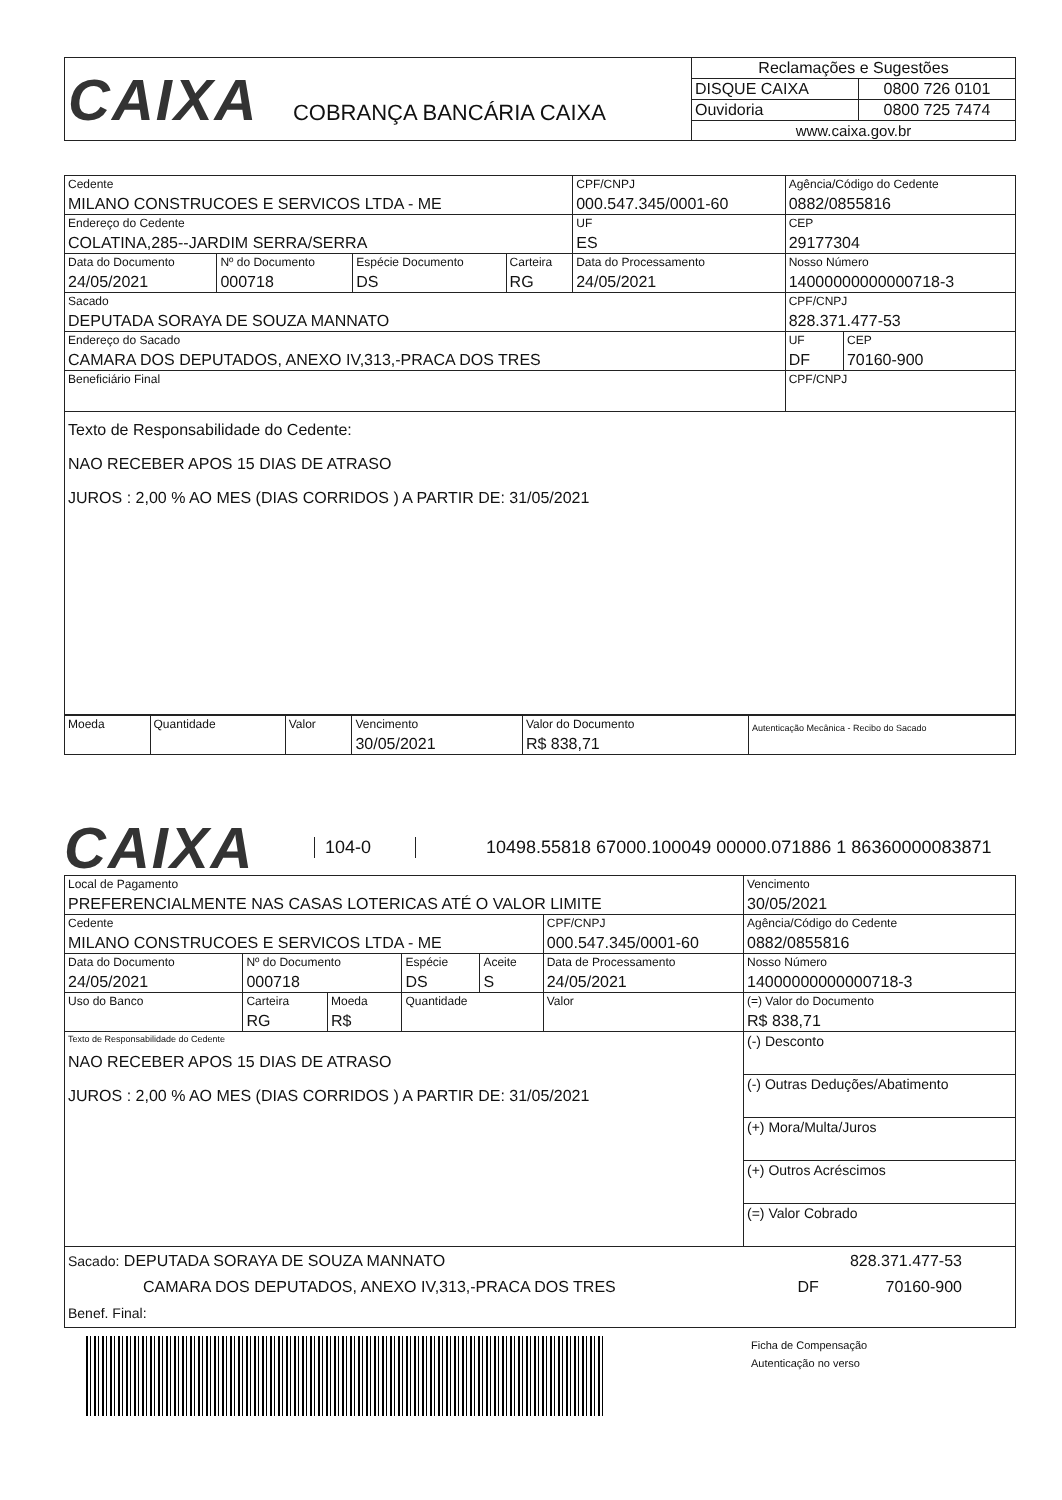| CAIXA COBRANÇA BANCÁRIA CAIXA | Reclamações e Sugestões | |
| | DISQUE CAIXA | 0800 726 0101 |
| | Ouvidoria | 0800 725 7474 |
| | www.caixa.gov.br | |
| Cedente MILANO CONSTRUCOES E SERVICOS LTDA - ME | | | | | CPF/CNPJ 000.547.345/0001-60 | Agência/Código do Cedente 0882/0855816 | |
| Endereço do Cedente COLATINA,285--JARDIM SERRA/SERRA | | | | | UF ES | CEP 29177304 | |
| Data do Documento 24/05/2021 | Nº do Documento 000718 | Espécie Documento DS | Carteira RG | Data do Processamento 24/05/2021 | | Nosso Número 14000000000000718-3 | |
| Sacado DEPUTADA SORAYA DE SOUZA MANNATO | | | | | | CPF/CNPJ 828.371.477-53 | |
| Endereço do Sacado CAMARA DOS DEPUTADOS, ANEXO IV,313,-PRACA DOS TRES | | | | | | UF DF | CEP 70160-900 |
| Beneficiário Final | | | | | | CPF/CNPJ | |
| Texto de Responsabilidade do Cedente: NAO RECEBER APOS 15 DIAS DE ATRASO JUROS : 2,00 % AO MES (DIAS CORRIDOS ) A PARTIR DE: 31/05/2021 | | | | | | | |
| Moeda | Quantidade | Valor | Vencimento 30/05/2021 | Valor do Documento R$ 838,71 | Autenticação Mecânica - Recibo do Sacado |
CAIXA 104-0 10498.55818 67000.100049 00000.071886 1 86360000083871
| Local de Pagamento PREFERENCIALMENTE NAS CASAS LOTERICAS ATÉ O VALOR LIMITE | | | | | | | Vencimento 30/05/2021 |
| Cedente MILANO CONSTRUCOES E SERVICOS LTDA - ME | | | | | | CPF/CNPJ 000.547.345/0001-60 | Agência/Código do Cedente 0882/0855816 |
| Data do Documento 24/05/2021 | Nº do Documento 000718 | | Espécie DS | Aceite S | Data de Processamento 24/05/2021 | | Nosso Número 14000000000000718-3 |
| Uso do Banco | Carteira RG | Moeda R$ | Quantidade | | Valor | | (=) Valor do Documento R$ 838,71 |
| Texto de Responsabilidade do Cedente NAO RECEBER APOS 15 DIAS DE ATRASO JUROS : 2,00 % AO MES (DIAS CORRIDOS ) A PARTIR DE: 31/05/2021 | | | | | | | (-) Desconto |
| | | | | | | | (-) Outras Deduções/Abatimento |
| | | | | | | | (+) Mora/Multa/Juros |
| | | | | | | | (+) Outros Acréscimos |
| | | | | | | | (=) Valor Cobrado |
| Sacado: DEPUTADA SORAYA DE SOUZA MANNATO 828.371.477-53 CAMARA DOS DEPUTADOS, ANEXO IV,313,-PRACA DOS TRES DF 70160-900 Benef. Final: | | | | | | | |
Ficha de Compensação
Autenticação no verso